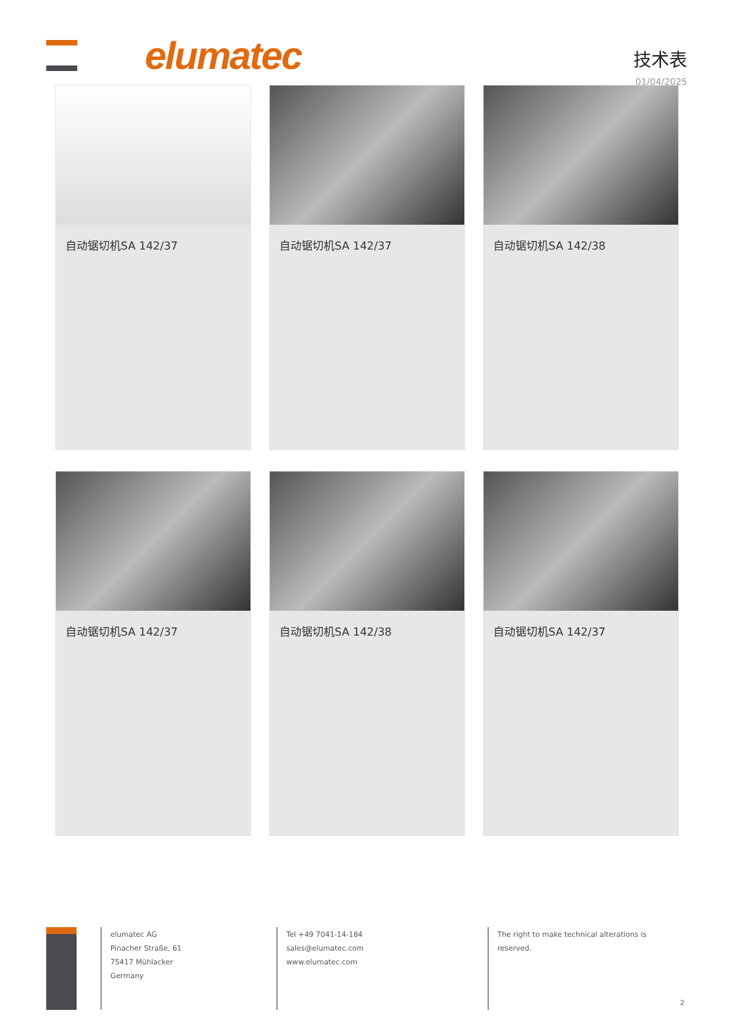elumatec
技术表
01/04/2025
自动锯切机SA 142/37
自动锯切机SA 142/37
自动锯切机SA 142/38
自动锯切机SA 142/37
自动锯切机SA 142/38
自动锯切机SA 142/37
elumatec AG
Pinacher Straße, 61
75417 Mühlacker
Germany
Tel +49 7041-14-184
sales@elumatec.com
www.elumatec.com
The right to make technical alterations is reserved.
2